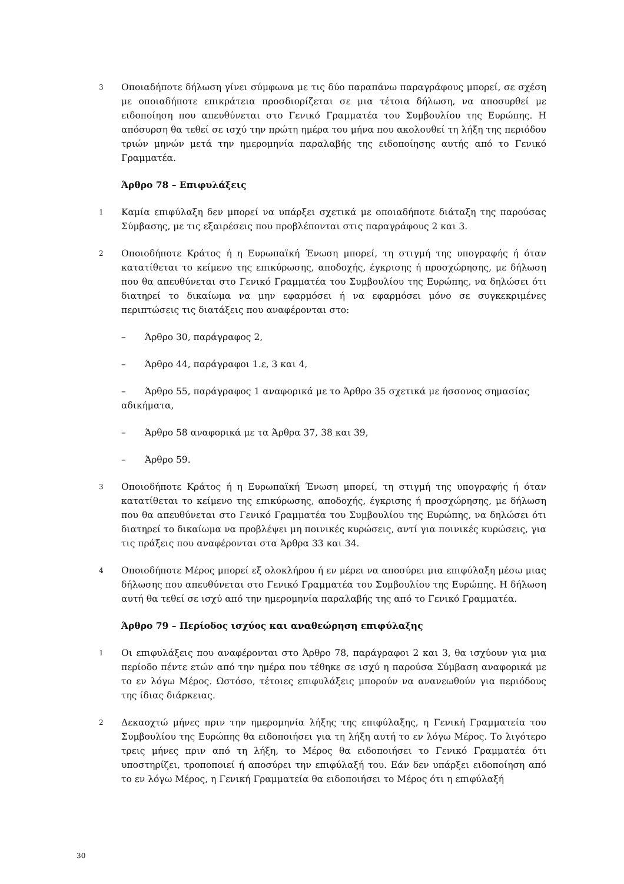3
Οποιαδήποτε δήλωση γίνει σύμφωνα με τις δύο παραπάνω παραγράφους μπορεί, σε σχέση με οποιαδήποτε επικράτεια προσδιορίζεται σε μια τέτοια δήλωση, να αποσυρθεί με ειδοποίηση που απευθύνεται στο Γενικό Γραμματέα του Συμβουλίου της Ευρώπης. Η απόσυρση θα τεθεί σε ισχύ την πρώτη ημέρα του μήνα που ακολουθεί τη λήξη της περιόδου τριών μηνών μετά την ημερομηνία παραλαβής της ειδοποίησης αυτής από το Γενικό Γραμματέα.
Άρθρο 78 – Επιφυλάξεις
1
Καμία επιφύλαξη δεν μπορεί να υπάρξει σχετικά με οποιαδήποτε διάταξη της παρούσας Σύμβασης, με τις εξαιρέσεις που προβλέπονται στις παραγράφους 2 και 3.
2
Οποιοδήποτε Κράτος ή η Ευρωπαϊκή Ένωση μπορεί, τη στιγμή της υπογραφής ή όταν κατατίθεται το κείμενο της επικύρωσης, αποδοχής, έγκρισης ή προσχώρησης, με δήλωση που θα απευθύνεται στο Γενικό Γραμματέα του Συμβουλίου της Ευρώπης, να δηλώσει ότι διατηρεί το δικαίωμα να μην εφαρμόσει ή να εφαρμόσει μόνο σε συγκεκριμένες περιπτώσεις τις διατάξεις που αναφέρονται στο:
– Άρθρο 30, παράγραφος 2,
– Άρθρο 44, παράγραφοι 1.ε, 3 και 4,
– Άρθρο 55, παράγραφος 1 αναφορικά με το Άρθρο 35 σχετικά με ήσσονος σημασίας αδικήματα,
– Άρθρο 58 αναφορικά με τα Άρθρα 37, 38 και 39,
– Άρθρο 59.
3
Οποιοδήποτε Κράτος ή η Ευρωπαϊκή Ένωση μπορεί, τη στιγμή της υπογραφής ή όταν κατατίθεται το κείμενο της επικύρωσης, αποδοχής, έγκρισης ή προσχώρησης, με δήλωση που θα απευθύνεται στο Γενικό Γραμματέα του Συμβουλίου της Ευρώπης, να δηλώσει ότι διατηρεί το δικαίωμα να προβλέψει μη ποινικές κυρώσεις, αντί για ποινικές κυρώσεις, για τις πράξεις που αναφέρονται στα Άρθρα 33 και 34.
4
Οποιοδήποτε Μέρος μπορεί εξ ολοκλήρου ή εν μέρει να αποσύρει μια επιφύλαξη μέσω μιας δήλωσης που απευθύνεται στο Γενικό Γραμματέα του Συμβουλίου της Ευρώπης. Η δήλωση αυτή θα τεθεί σε ισχύ από την ημερομηνία παραλαβής της από το Γενικό Γραμματέα.
Άρθρο 79 – Περίοδος ισχύος και αναθεώρηση επιφύλαξης
1
Οι επιφυλάξεις που αναφέρονται στο Άρθρο 78, παράγραφοι 2 και 3, θα ισχύουν για μια περίοδο πέντε ετών από την ημέρα που τέθηκε σε ισχύ η παρούσα Σύμβαση αναφορικά με το εν λόγω Μέρος. Ωστόσο, τέτοιες επιφυλάξεις μπορούν να ανανεωθούν για περιόδους της ίδιας διάρκειας.
2
Δεκαοχτώ μήνες πριν την ημερομηνία λήξης της επιφύλαξης, η Γενική Γραμματεία του Συμβουλίου της Ευρώπης θα ειδοποιήσει για τη λήξη αυτή το εν λόγω Μέρος. Το λιγότερο τρεις μήνες πριν από τη λήξη, το Μέρος θα ειδοποιήσει το Γενικό Γραμματέα ότι υποστηρίζει, τροποποιεί ή αποσύρει την επιφύλαξή του. Εάν δεν υπάρξει ειδοποίηση από το εν λόγω Μέρος, η Γενική Γραμματεία θα ειδοποιήσει το Μέρος ότι η επιφύλαξή
30